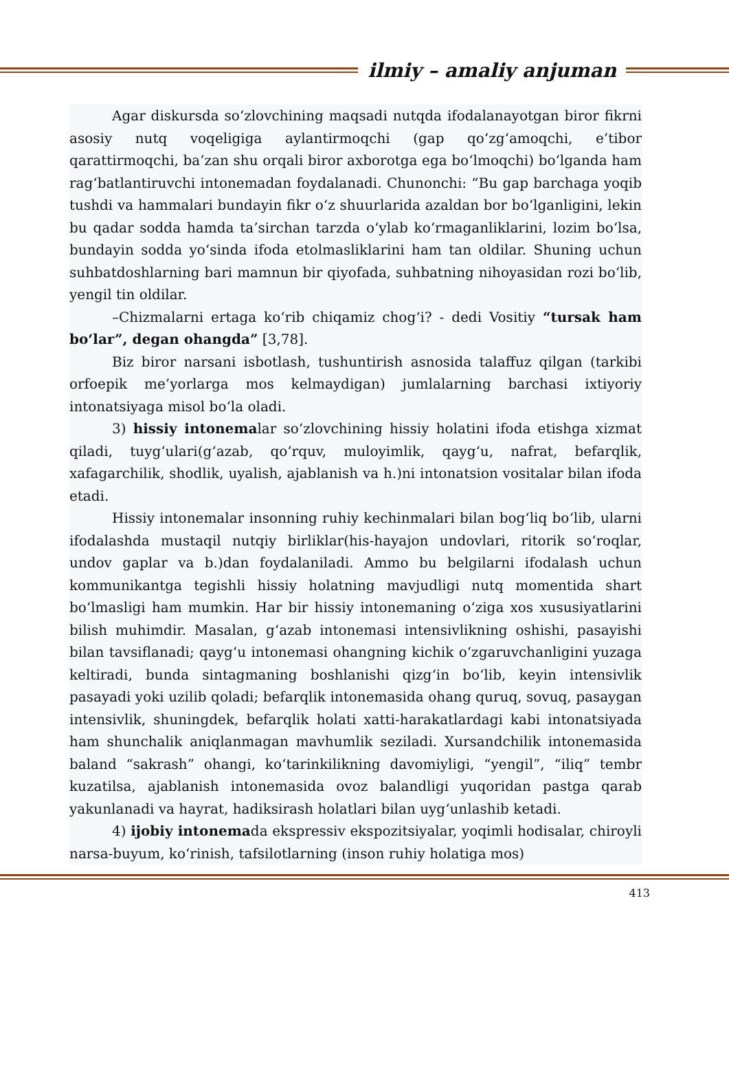ilmiy – amaliy anjuman
Agar diskursda so‘zlovchining maqsadi nutqda ifodalanayotgan biror fikrni asosiy nutq voqeligiga aylantirmoqchi (gap qo‘zg‘amoqchi, e’tibor qarattirmoqchi, ba’zan shu orqali biror axborotga ega bo‘lmoqchi) bo‘lganda ham rag‘batlantiruvchi intonemadan foydalanadi. Chunonchi: “Bu gap barchaga yoqib tushdi va hammalari bundayin fikr o‘z shuurlarida azaldan bor bo‘lganligini, lekin bu qadar sodda hamda ta’sirchan tarzda o‘ylab ko‘rmaganliklarini, lozim bo‘lsa, bundayin sodda yo‘sinda ifoda etolmasliklarini ham tan oldilar. Shuning uchun suhbatdoshlarning bari mamnun bir qiyofada, suhbatning nihoyasidan rozi bo‘lib, yengil tin oldilar.
–Chizmalarni ertaga ko‘rib chiqamiz chog‘i? - dedi Vositiy “tursak ham bo‘lar”, degan ohangda” [3,78].
Biz biror narsani isbotlash, tushuntirish asnosida talaffuz qilgan (tarkibi orfoepik me’yorlarga mos kelmaydigan) jumlalarning barchasi ixtiyoriy intonatsiyaga misol bo‘la oladi.
3) hissiy intonemalar so‘zlovchining hissiy holatini ifoda etishga xizmat qiladi, tuyg‘ulari(g‘azab, qo‘rquv, muloyimlik, qayg‘u, nafrat, befarqlik, xafagarchilik, shodlik, uyalish, ajablanish va h.)ni intonatsion vositalar bilan ifoda etadi.
Hissiy intonemalar insonning ruhiy kechinmalari bilan bog‘liq bo‘lib, ularni ifodalashda mustaqil nutqiy birliklar(his-hayajon undovlari, ritorik so‘roqlar, undov gaplar va b.)dan foydalaniladi. Ammo bu belgilarni ifodalash uchun kommunikantga tegishli hissiy holatning mavjudligi nutq momentida shart bo‘lmasligi ham mumkin. Har bir hissiy intonemaning o‘ziga xos xususiyatlarini bilish muhimdir. Masalan, g‘azab intonemasi intensivlikning oshishi, pasayishi bilan tavsiflanadi; qayg‘u intonemasi ohangning kichik o‘zgaruvchanligini yuzaga keltiradi, bunda sintagmaning boshlanishi qizg‘in bo‘lib, keyin intensivlik pasayadi yoki uzilib qoladi; befarqlik intonemasida ohang quruq, sovuq, pasaygan intensivlik, shuningdek, befarqlik holati xatti-harakatlardagi kabi intonatsiyada ham shunchalik aniqlanmagan mavhumlik seziladi. Xursandchilik intonemasida baland “sakrash” ohangi, ko‘tarinkilikning davomiyligi, “yengil”, “iliq” tembr kuzatilsa, ajablanish intonemasida ovoz balandligi yuqoridan pastga qarab yakunlanadi va hayrat, hadiksirash holatlari bilan uyg‘unlashib ketadi.
4) ijobiy intonemada ekspressiv ekspozitsiyalar, yoqimli hodisalar, chiroyli narsa-buyum, ko‘rinish, tafsilotlarning (inson ruhiy holatiga mos)
413